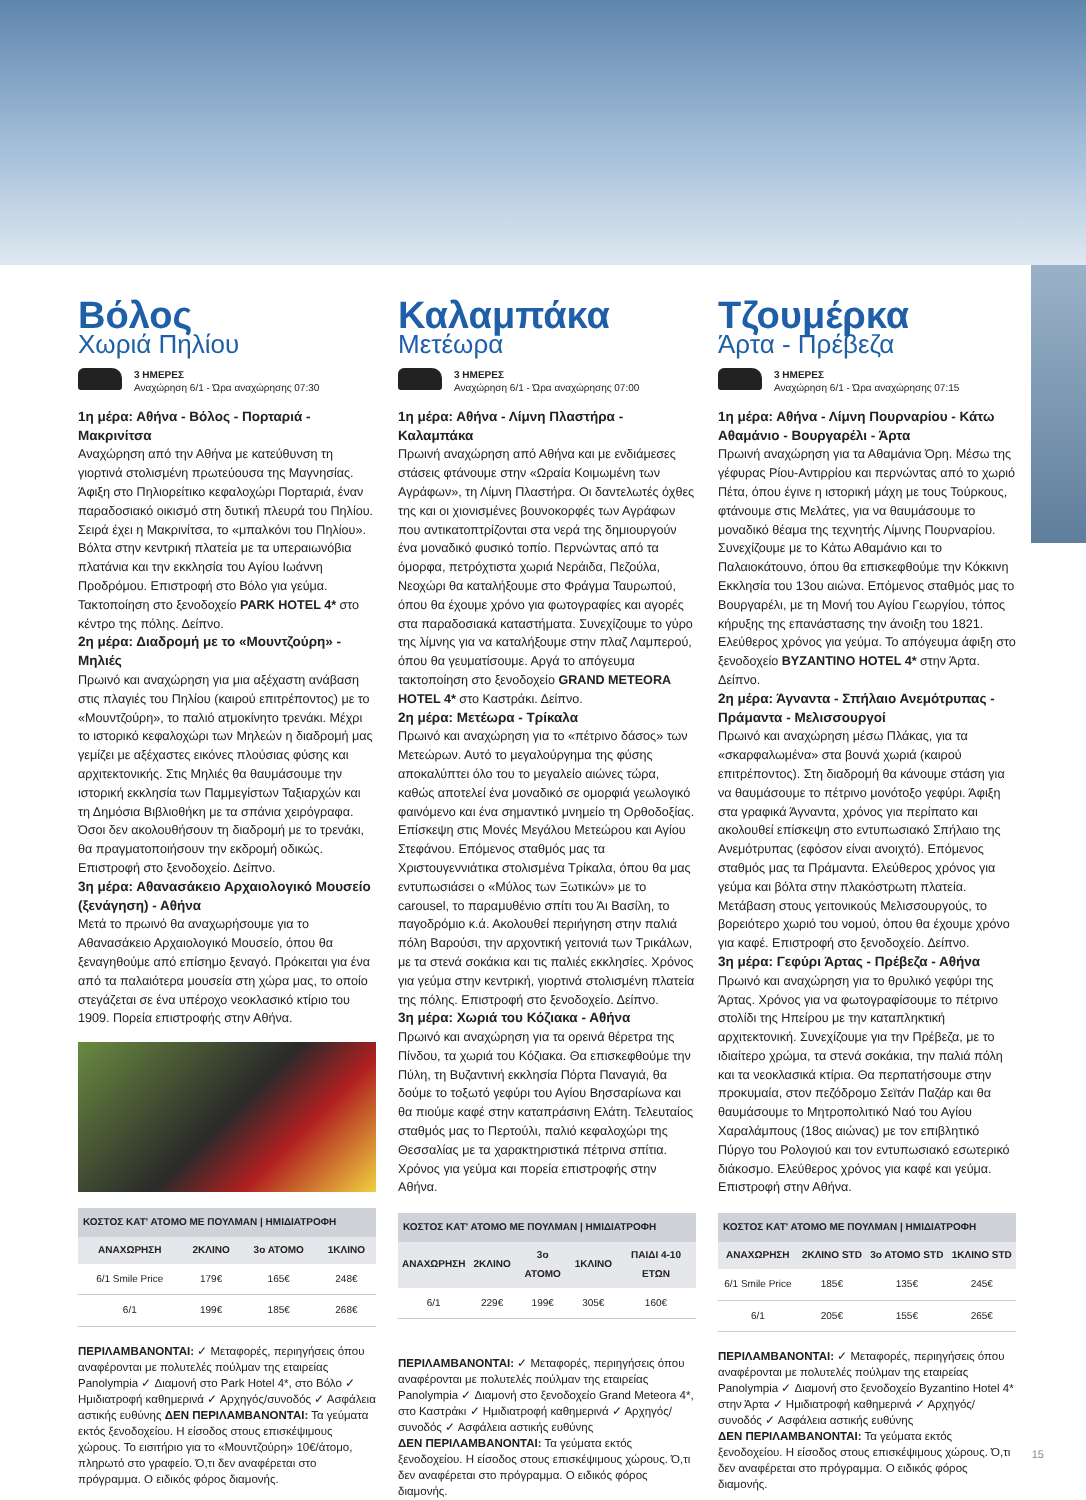Βόλος
Χωριά Πηλίου
3 ΗΜΕΡΕΣ
Αναχώρηση 6/1 - Ώρα αναχώρησης 07:30
1η μέρα: Αθήνα - Βόλος - Πορταριά - Μακρινίτσα
Αναχώρηση από την Αθήνα με κατεύθυνση τη γιορτινά στολισμένη πρωτεύουσα της Μαγνησίας. Άφιξη στο Πηλιορείτικο κεφαλοχώρι Πορταριά, έναν παραδοσιακό οικισμό στη δυτική πλευρά του Πηλίου. Σειρά έχει η Μακρινίτσα, το «μπαλκόνι του Πηλίου». Βόλτα στην κεντρική πλατεία με τα υπεραιωνόβια πλατάνια και την εκκλησία του Αγίου Ιωάννη Προδρόμου. Επιστροφή στο Βόλο για γεύμα. Τακτοποίηση στο ξενοδοχείο PARK HOTEL 4* στο κέντρο της πόλης. Δείπνο.
2η μέρα: Διαδρομή με το «Μουντζούρη» - Μηλιές
Πρωινό και αναχώρηση για μια αξέχαστη ανάβαση στις πλαγιές του Πηλίου (καιρού επιτρέποντος) με το «Μουντζούρη», το παλιό ατμοκίνητο τρενάκι. Μέχρι το ιστορικό κεφαλοχώρι των Μηλεών η διαδρομή μας γεμίζει με αξέχαστες εικόνες πλούσιας φύσης και αρχιτεκτονικής. Στις Μηλιές θα θαυμάσουμε την ιστορική εκκλησία των Παμμεγίστων Ταξιαρχών και τη Δημόσια Βιβλιοθήκη με τα σπάνια χειρόγραφα. Όσοι δεν ακολουθήσουν τη διαδρομή με το τρενάκι, θα πραγματοποιήσουν την εκδρομή οδικώς. Επιστροφή στο ξενοδοχείο. Δείπνο.
3η μέρα: Αθανασάκειο Αρχαιολογικό Μουσείο (ξενάγηση) - Αθήνα
Μετά το πρωινό θα αναχωρήσουμε για το Αθανασάκειο Αρχαιολογικό Μουσείο, όπου θα ξεναγηθούμε από επίσημο ξεναγό. Πρόκειται για ένα από τα παλαιότερα μουσεία στη χώρα μας, το οποίο στεγάζεται σε ένα υπέροχο νεοκλασικό κτίριο του 1909. Πορεία επιστροφής στην Αθήνα.
| ΚΟΣΤΟΣ ΚΑΤ' ΑΤΟΜΟ ΜΕ ΠΟΥΛΜΑΝ / ΗΜΙΔΙΑΤΡΟΦΗ | | | |
| --- | --- | --- | --- |
| ΑΝΑΧΩΡΗΣΗ | 2ΚΛΙΝΟ | 3ο ΑΤΟΜΟ | 1ΚΛΙΝΟ |
| 6/1 Smile Price | 179€ | 165€ | 248€ |
| 6/1 | 199€ | 185€ | 268€ |
ΠΕΡΙΛΑΜΒΑΝΟΝΤΑΙ: ✓ Μεταφορές, περιηγήσεις όπου αναφέρονται με πολυτελές πούλμαν της εταιρείας Panolympia ✓ Διαμονή στο Park Hotel 4*, στο Βόλο ✓ Ημιδιατροφή καθημερινά ✓ Αρχηγός/συνοδός ✓ Ασφάλεια αστικής ευθύνης ΔΕΝ ΠΕΡΙΛΑΜΒΑΝΟΝΤΑΙ: Τα γεύματα εκτός ξενοδοχείου. Η είσοδος στους επισκέψιμους χώρους. Το εισιτήριο για το «Μουντζούρη» 10€/άτομο, πληρωτό στο γραφείο. Ό,τι δεν αναφέρεται στο πρόγραμμα. Ο ειδικός φόρος διαμονής.
Καλαμπάκα
Μετέωρα
3 ΗΜΕΡΕΣ
Αναχώρηση 6/1 - Ώρα αναχώρησης 07:00
1η μέρα: Αθήνα - Λίμνη Πλαστήρα - Καλαμπάκα
Πρωινή αναχώρηση από Αθήνα και με ενδιάμεσες στάσεις φτάνουμε στην «Ωραία Κοιμωμένη των Αγράφων», τη Λίμνη Πλαστήρα. Οι δαντελωτές όχθες της και οι χιονισμένες βουνοκορφές των Αγράφων που αντικατοπτρίζονται στα νερά της δημιουργούν ένα μοναδικό φυσικό τοπίο. Περνώντας από τα όμορφα, πετρόχτιστα χωριά Νεράιδα, Πεζούλα, Νεοχώρι θα καταλήξουμε στο Φράγμα Ταυρωπού, όπου θα έχουμε χρόνο για φωτογραφίες και αγορές στα παραδοσιακά καταστήματα. Συνεχίζουμε το γύρο της λίμνης για να καταλήξουμε στην πλαζ Λαμπερού, όπου θα γευματίσουμε. Αργά το απόγευμα τακτοποίηση στο ξενοδοχείο GRAND METEORA HOTEL 4* στο Καστράκι. Δείπνο.
2η μέρα: Μετέωρα - Τρίκαλα
Πρωινό και αναχώρηση για το «πέτρινο δάσος» των Μετεώρων. Αυτό το μεγαλούργημα της φύσης αποκαλύπτει όλο του το μεγαλείο αιώνες τώρα, καθώς αποτελεί ένα μοναδικό σε ομορφιά γεωλογικό φαινόμενο και ένα σημαντικό μνημείο τη Ορθοδοξίας. Επίσκεψη στις Μονές Μεγάλου Μετεώρου και Αγίου Στεφάνου. Επόμενος σταθμός μας τα Χριστουγεννιάτικα στολισμένα Τρίκαλα, όπου θα μας εντυπωσιάσει ο «Μύλος των Ξωτικών» με το carousel, το παραμυθένιο σπίτι του Άι Βασίλη, το παγοδρόμιο κ.ά. Ακολουθεί περιήγηση στην παλιά πόλη Βαρούσι, την αρχοντική γειτονιά των Τρικάλων, με τα στενά σοκάκια και τις παλιές εκκλησίες. Χρόνος για γεύμα στην κεντρική, γιορτινά στολισμένη πλατεία της πόλης. Επιστροφή στο ξενοδοχείο. Δείπνο.
3η μέρα: Χωριά του Κόζιακα - Αθήνα
Πρωινό και αναχώρηση για τα ορεινά θέρετρα της Πίνδου, τα χωριά του Κόζιακα. Θα επισκεφθούμε την Πύλη, τη Βυζαντινή εκκλησία Πόρτα Παναγιά, θα δούμε το τοξωτό γεφύρι του Αγίου Βησσαρίωνα και θα πιούμε καφέ στην καταπράσινη Ελάτη. Τελευταίος σταθμός μας το Περτούλι, παλιό κεφαλοχώρι της Θεσσαλίας με τα χαρακτηριστικά πέτρινα σπίτια. Χρόνος για γεύμα και πορεία επιστροφής στην Αθήνα.
| ΚΟΣΤΟΣ ΚΑΤ' ΑΤΟΜΟ ΜΕ ΠΟΥΛΜΑΝ / ΗΜΙΔΙΑΤΡΟΦΗ | | | | |
| --- | --- | --- | --- | --- |
| ΑΝΑΧΩΡΗΣΗ | 2ΚΛΙΝΟ | 3ο ΑΤΟΜΟ | 1ΚΛΙΝΟ | ΠΑΙΔΙ 4-10 ΕΤΩΝ |
| 6/1 | 229€ | 199€ | 305€ | 160€ |
ΠΕΡΙΛΑΜΒΑΝΟΝΤΑΙ: ✓ Μεταφορές, περιηγήσεις όπου αναφέρονται με πολυτελές πούλμαν της εταιρείας Panolympia ✓ Διαμονή στο ξενοδοχείο Grand Meteora 4*, στο Καστράκι ✓ Ημιδιατροφή καθημερινά ✓ Αρχηγός/συνοδός ✓ Ασφάλεια αστικής ευθύνης
ΔΕΝ ΠΕΡΙΛΑΜΒΑΝΟΝΤΑΙ: Τα γεύματα εκτός ξενοδοχείου. Η είσοδος στους επισκέψιμους χώρους. Ό,τι δεν αναφέρεται στο πρόγραμμα. Ο ειδικός φόρος διαμονής.
Τζουμέρκα
Άρτα - Πρέβεζα
3 ΗΜΕΡΕΣ
Αναχώρηση 6/1 - Ώρα αναχώρησης 07:15
1η μέρα: Αθήνα - Λίμνη Πουρναρίου - Κάτω Αθαμάνιο - Βουργαρέλι - Άρτα
Πρωινή αναχώρηση για τα Αθαμάνια Όρη. Μέσω της γέφυρας Ρίου-Αντιρρίου και περνώντας από το χωριό Πέτα, όπου έγινε η ιστορική μάχη με τους Τούρκους, φτάνουμε στις Μελάτες, για να θαυμάσουμε το μοναδικό θέαμα της τεχνητής Λίμνης Πουρναρίου. Συνεχίζουμε με το Κάτω Αθαμάνιο και το Παλαιοκάτουνο, όπου θα επισκεφθούμε την Κόκκινη Εκκλησία του 13ου αιώνα. Επόμενος σταθμός μας το Βουργαρέλι, με τη Μονή του Αγίου Γεωργίου, τόπος κήρυξης της επανάστασης την άνοιξη του 1821. Ελεύθερος χρόνος για γεύμα. Το απόγευμα άφιξη στο ξενοδοχείο BYZANTINO HOTEL 4* στην Άρτα. Δείπνο.
2η μέρα: Άγναντα - Σπήλαιο Ανεμότρυπας - Πράμαντα - Μελισσουργοί
Πρωινό και αναχώρηση μέσω Πλάκας, για τα «σκαρφαλωμένα» στα βουνά χωριά (καιρού επιτρέποντος). Στη διαδρομή θα κάνουμε στάση για να θαυμάσουμε το πέτρινο μονότοξο γεφύρι. Άφιξη στα γραφικά Άγναντα, χρόνος για περίπατο και ακολουθεί επίσκεψη στο εντυπωσιακό Σπήλαιο της Ανεμότρυπας (εφόσον είναι ανοιχτό). Επόμενος σταθμός μας τα Πράμαντα. Ελεύθερος χρόνος για γεύμα και βόλτα στην πλακόστρωτη πλατεία. Μετάβαση στους γειτονικούς Μελισσουργούς, το βορειότερο χωριό του νομού, όπου θα έχουμε χρόνο για καφέ. Επιστροφή στο ξενοδοχείο. Δείπνο.
3η μέρα: Γεφύρι Άρτας - Πρέβεζα - Αθήνα
Πρωινό και αναχώρηση για το θρυλικό γεφύρι της Άρτας. Χρόνος για να φωτογραφίσουμε το πέτρινο στολίδι της Ηπείρου με την καταπληκτική αρχιτεκτονική. Συνεχίζουμε για την Πρέβεζα, με το ιδιαίτερο χρώμα, τα στενά σοκάκια, την παλιά πόλη και τα νεοκλασικά κτίρια. Θα περπατήσουμε στην προκυμαία, στον πεζόδρομο Σεϊτάν Παζάρ και θα θαυμάσουμε το Μητροπολιτικό Ναό του Αγίου Χαραλάμπους (18ος αιώνας) με τον επιβλητικό Πύργο του Ρολογιού και τον εντυπωσιακό εσωτερικό διάκοσμο. Ελεύθερος χρόνος για καφέ και γεύμα. Επιστροφή στην Αθήνα.
| ΚΟΣΤΟΣ ΚΑΤ' ΑΤΟΜΟ ΜΕ ΠΟΥΛΜΑΝ / ΗΜΙΔΙΑΤΡΟΦΗ | | | |
| --- | --- | --- | --- |
| ΑΝΑΧΩΡΗΣΗ | 2ΚΛΙΝΟ STD | 3ο ΑΤΟΜΟ STD | 1ΚΛΙΝΟ STD |
| 6/1 Smile Price | 185€ | 135€ | 245€ |
| 6/1 | 205€ | 155€ | 265€ |
ΠΕΡΙΛΑΜΒΑΝΟΝΤΑΙ: ✓ Μεταφορές, περιηγήσεις όπου αναφέρονται με πολυτελές πούλμαν της εταιρείας Panolympia ✓ Διαμονή στο ξενοδοχείο Byzantino Hotel 4* στην Άρτα ✓ Ημιδιατροφή καθημερινά ✓ Αρχηγός/συνοδός ✓ Ασφάλεια αστικής ευθύνης
ΔΕΝ ΠΕΡΙΛΑΜΒΑΝΟΝΤΑΙ: Τα γεύματα εκτός ξενοδοχείου. Η είσοδος στους επισκέψιμους χώρους. Ό,τι δεν αναφέρεται στο πρόγραμμα. Ο ειδικός φόρος διαμονής.
15